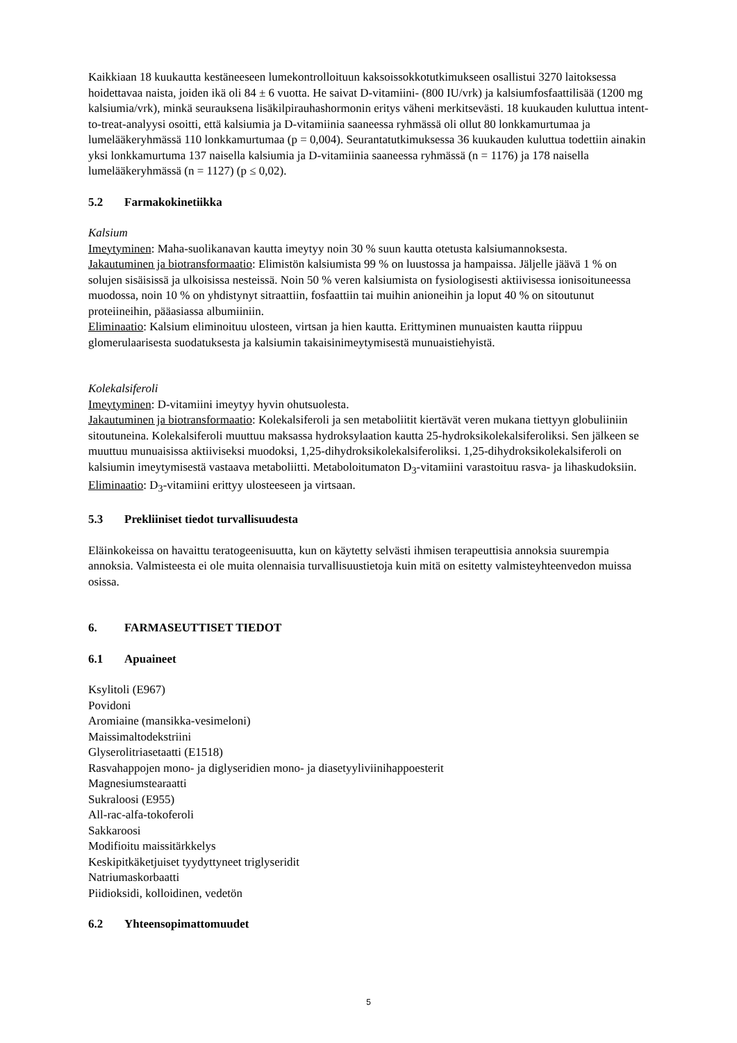Kaikkiaan 18 kuukautta kestäneeseen lumekontrolloituun kaksoissokkotutkimukseen osallistui 3270 laitoksessa hoidettavaa naista, joiden ikä oli 84 ± 6 vuotta. He saivat D-vitamiini- (800 IU/vrk) ja kalsiumfosfaattilisää (1200 mg kalsiumia/vrk), minkä seurauksena lisäkilpirauhashormonin eritys väheni merkitsevästi. 18 kuukauden kuluttua intent-to-treat-analyysi osoitti, että kalsiumia ja D-vitamiinia saaneessa ryhmässä oli ollut 80 lonkkamurtumaa ja lumelääkeryhmässä 110 lonkkamurtumaa (p = 0,004). Seurantatutkimuksessa 36 kuukauden kuluttua todettiin ainakin yksi lonkkamurtuma 137 naisella kalsiumia ja D-vitamiinia saaneessa ryhmässä (n = 1176) ja 178 naisella lumelääkeryhmässä (n = 1127) (p ≤ 0,02).
5.2 Farmakokinetiikka
Kalsium
Imeytyminen: Maha-suolikanavan kautta imeytyy noin 30 % suun kautta otetusta kalsiumannoksesta.
Jakautuminen ja biotransformaatio: Elimistön kalsiumista 99 % on luustossa ja hampaissa. Jäljelle jäävä 1 % on solujen sisäisissä ja ulkoisissa nesteissä. Noin 50 % veren kalsiumista on fysiologisesti aktiivisessa ionisoituneessa muodossa, noin 10 % on yhdistynyt sitraattiin, fosfaattiin tai muihin anioneihin ja loput 40 % on sitoutunut proteiineihin, pääasiassa albumiiniin.
Eliminaatio: Kalsium eliminoituu ulosteen, virtsan ja hien kautta. Erittyminen munuaisten kautta riippuu glomerulaarisesta suodatuksesta ja kalsiumin takaisinimeytymisestä munuaistiehyistä.
Kolekalsiferoli
Imeytyminen: D-vitamiini imeytyy hyvin ohutsuolesta.
Jakautuminen ja biotransformaatio: Kolekalsiferoli ja sen metaboliitit kiertävät veren mukana tiettyyn globuliiniin sitoutuneina. Kolekalsiferoli muuttuu maksassa hydroksylaation kautta 25-hydroksikolekalsiferoliksi. Sen jälkeen se muuttuu munuaisissa aktiiviseksi muodoksi, 1,25-dihydroksikolekalsiferoliksi. 1,25-dihydroksikolekalsiferoli on kalsiumin imeytymisestä vastaava metaboliitti. Metaboloitumaton D<sub>3</sub>-vitamiini varastoituu rasva- ja lihaskudoksiin.
Eliminaatio: D<sub>3</sub>-vitamiini erittyy ulosteeseen ja virtsaan.
5.3 Prekliiniset tiedot turvallisuudesta
Eläinkokeissa on havaittu teratogeenisuutta, kun on käytetty selvästi ihmisen terapeuttisia annoksia suurempia annoksia. Valmisteesta ei ole muita olennaisia turvallisuustietoja kuin mitä on esitetty valmisteyhteenvedon muissa osissa.
6. FARMASEUTTISET TIEDOT
6.1 Apuaineet
Ksylitoli (E967)
Povidoni
Aromiaine (mansikka-vesimeloni)
Maissimaltodekstriini
Glyserolitriasetaatti (E1518)
Rasvahappojen mono- ja diglyseridien mono- ja diasetyyliviinihappoesterit
Magnesiumstearaatti
Sukraloosi (E955)
All-rac-alfa-tokoferoli
Sakkaroosi
Modifioitu maissitärkkelys
Keskipitkäketjuiset tyydyttyneet triglyseridit
Natriumaskorbaatti
Piidioksidi, kolloidinen, vedetön
6.2 Yhteensopimattomuudet
5